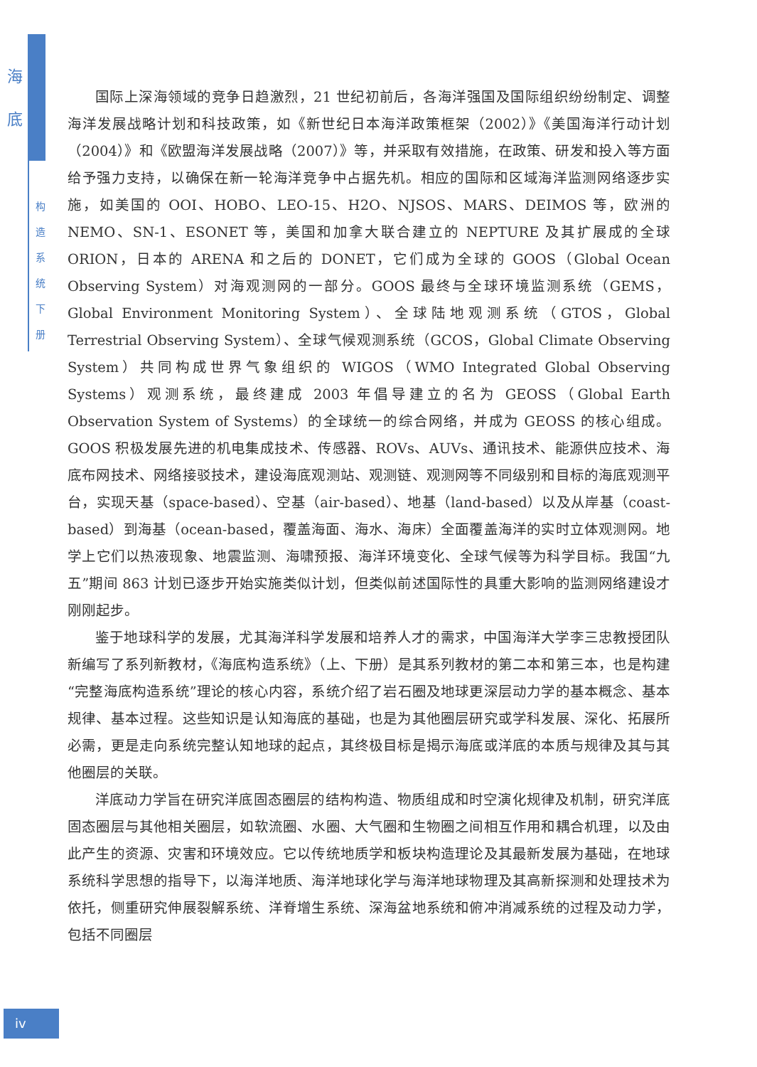海
底
构
造
系
统
下
册
国际上深海领域的竞争日趋激烈，21 世纪初前后，各海洋强国及国际组织纷纷制定、调整海洋发展战略计划和科技政策，如《新世纪日本海洋政策框架（2002）》《美国海洋行动计划（2004）》和《欧盟海洋发展战略（2007）》等，并采取有效措施，在政策、研发和投入等方面给予强力支持，以确保在新一轮海洋竞争中占据先机。相应的国际和区域海洋监测网络逐步实施，如美国的 OOI、HOBO、LEO-15、H2O、NJSOS、MARS、DEIMOS 等，欧洲的 NEMO、SN-1、ESONET 等，美国和加拿大联合建立的 NEPTURE 及其扩展成的全球 ORION，日本的 ARENA 和之后的 DONET，它们成为全球的 GOOS（Global Ocean Observing System）对海观测网的一部分。GOOS 最终与全球环境监测系统（GEMS，Global Environment Monitoring System）、全球陆地观测系统（GTOS，Global Terrestrial Observing System）、全球气候观测系统（GCOS，Global Climate Observing System）共同构成世界气象组织的 WIGOS（WMO Integrated Global Observing Systems）观测系统，最终建成 2003 年倡导建立的名为 GEOSS（Global Earth Observation System of Systems）的全球统一的综合网络，并成为 GEOSS 的核心组成。GOOS 积极发展先进的机电集成技术、传感器、ROVs、AUVs、通讯技术、能源供应技术、海底布网技术、网络接驳技术，建设海底观测站、观测链、观测网等不同级别和目标的海底观测平台，实现天基（space-based）、空基（air-based）、地基（land-based）以及从岸基（coast-based）到海基（ocean-based，覆盖海面、海水、海床）全面覆盖海洋的实时立体观测网。地学上它们以热液现象、地震监测、海啸预报、海洋环境变化、全球气候等为科学目标。我国“九五”期间 863 计划已逐步开始实施类似计划，但类似前述国际性的具重大影响的监测网络建设才刚刚起步。
鉴于地球科学的发展，尤其海洋科学发展和培养人才的需求，中国海洋大学李三忠教授团队新编写了系列新教材，《海底构造系统》（上、下册）是其系列教材的第二本和第三本，也是构建“完整海底构造系统”理论的核心内容，系统介绍了岩石圈及地球更深层动力学的基本概念、基本规律、基本过程。这些知识是认知海底的基础，也是为其他圈层研究或学科发展、深化、拓展所必需，更是走向系统完整认知地球的起点，其终极目标是揭示海底或洋底的本质与规律及其与其他圈层的关联。
洋底动力学旨在研究洋底固态圈层的结构构造、物质组成和时空演化规律及机制，研究洋底固态圈层与其他相关圈层，如软流圈、水圈、大气圈和生物圈之间相互作用和耦合机理，以及由此产生的资源、灾害和环境效应。它以传统地质学和板块构造理论及其最新发展为基础，在地球系统科学思想的指导下，以海洋地质、海洋地球化学与海洋地球物理及其高新探测和处理技术为依托，侧重研究伸展裂解系统、洋脊增生系统、深海盆地系统和俯冲消减系统的过程及动力学，包括不同圈层
iv